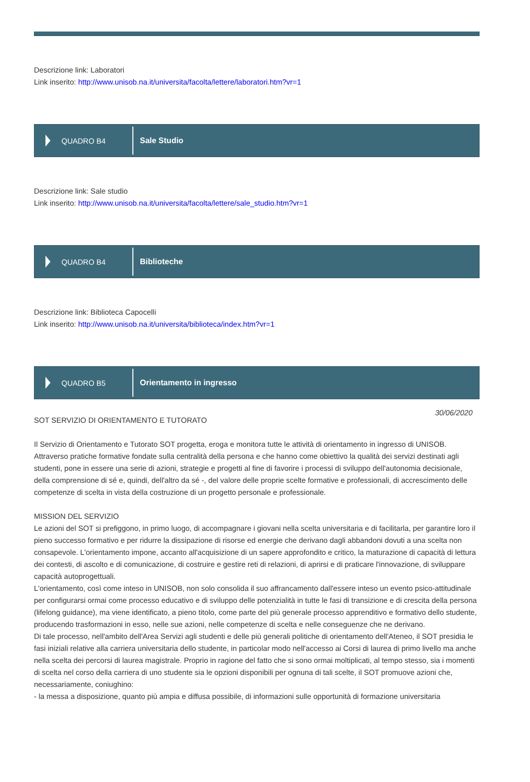Descrizione link: Laboratori
Link inserito: http://www.unisob.na.it/universita/facolta/lettere/laboratori.htm?vr=1
QUADRO B4
Sale Studio
Descrizione link: Sale studio
Link inserito: http://www.unisob.na.it/universita/facolta/lettere/sale_studio.htm?vr=1
QUADRO B4
Biblioteche
Descrizione link: Biblioteca Capocelli
Link inserito: http://www.unisob.na.it/universita/biblioteca/index.htm?vr=1
QUADRO B5
Orientamento in ingresso
30/06/2020
SOT SERVIZIO DI ORIENTAMENTO E TUTORATO
Il Servizio di Orientamento e Tutorato SOT progetta, eroga e monitora tutte le attività di orientamento in ingresso di UNISOB.
Attraverso pratiche formative fondate sulla centralità della persona e che hanno come obiettivo la qualità dei servizi destinati agli studenti, pone in essere una serie di azioni, strategie e progetti al fine di favorire i processi di sviluppo dell'autonomia decisionale, della comprensione di sé e, quindi, dell'altro da sé -, del valore delle proprie scelte formative e professionali, di accrescimento delle competenze di scelta in vista della costruzione di un progetto personale e professionale.
MISSION DEL SERVIZIO
Le azioni del SOT si prefiggono, in primo luogo, di accompagnare i giovani nella scelta universitaria e di facilitarla, per garantire loro il pieno successo formativo e per ridurre la dissipazione di risorse ed energie che derivano dagli abbandoni dovuti a una scelta non consapevole. L'orientamento impone, accanto all'acquisizione di un sapere approfondito e critico, la maturazione di capacità di lettura dei contesti, di ascolto e di comunicazione, di costruire e gestire reti di relazioni, di aprirsi e di praticare l'innovazione, di sviluppare capacità autoprogettuali.
L'orientamento, così come inteso in UNISOB, non solo consolida il suo affrancamento dall'essere inteso un evento psico-attitudinale per configurarsi ormai come processo educativo e di sviluppo delle potenzialità in tutte le fasi di transizione e di crescita della persona (lifelong guidance), ma viene identificato, a pieno titolo, come parte del più generale processo apprenditivo e formativo dello studente, producendo trasformazioni in esso, nelle sue azioni, nelle competenze di scelta e nelle conseguenze che ne derivano.
Di tale processo, nell'ambito dell'Area Servizi agli studenti e delle più generali politiche di orientamento dell'Ateneo, il SOT presidia le fasi iniziali relative alla carriera universitaria dello studente, in particolar modo nell'accesso ai Corsi di laurea di primo livello ma anche nella scelta dei percorsi di laurea magistrale. Proprio in ragione del fatto che si sono ormai moltiplicati, al tempo stesso, sia i momenti di scelta nel corso della carriera di uno studente sia le opzioni disponibili per ognuna di tali scelte, il SOT promuove azioni che, necessariamente, coniughino:
- la messa a disposizione, quanto più ampia e diffusa possibile, di informazioni sulle opportunità di formazione universitaria